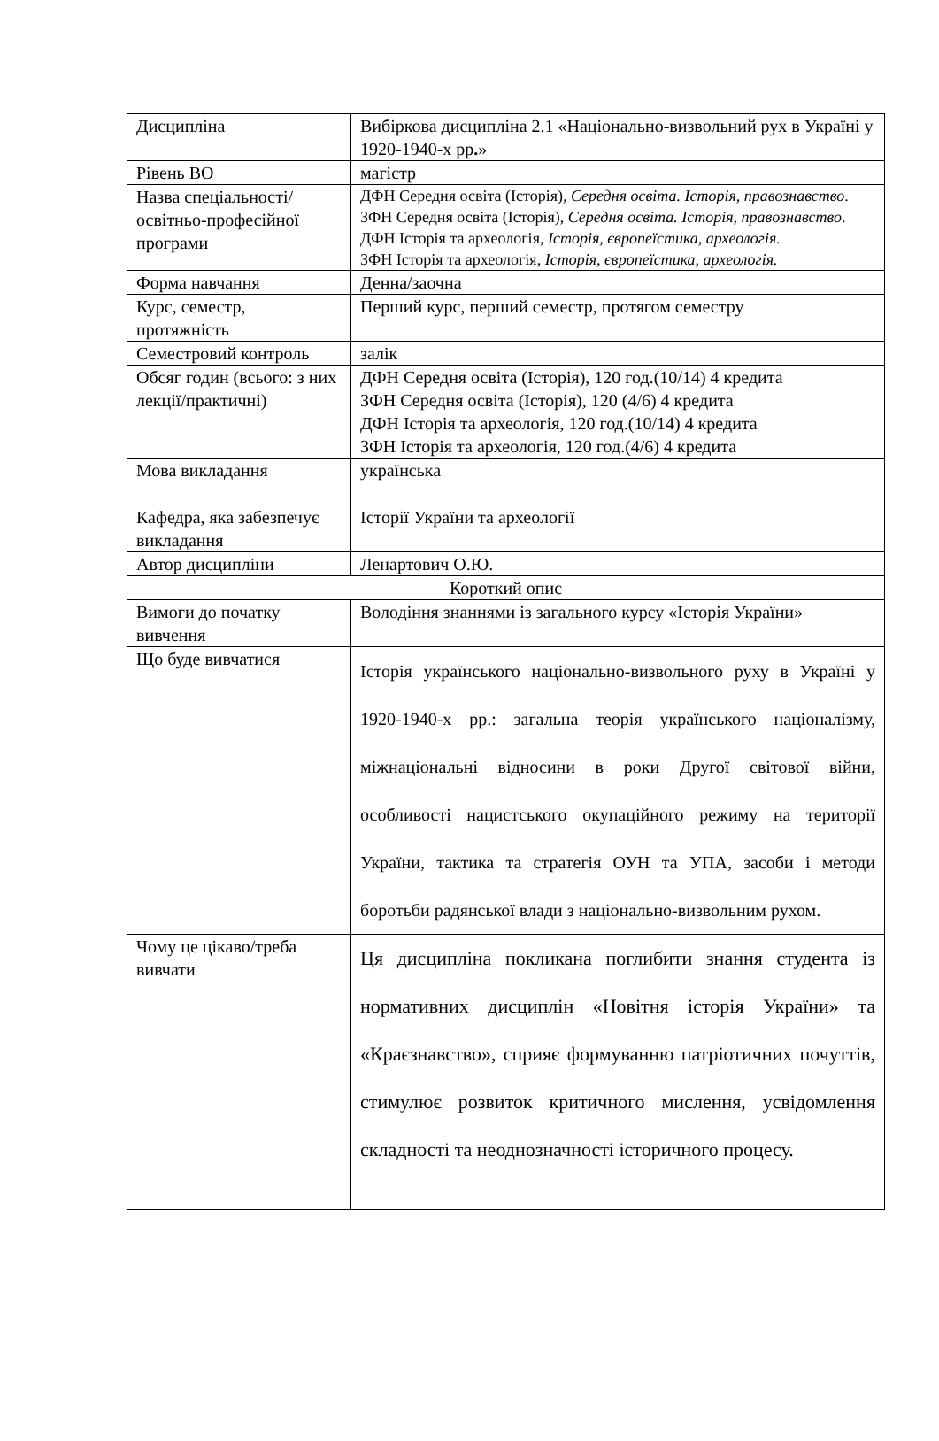| Дисципліна | Вибіркова дисципліна 2.1 «Національно-визвольний рух в Україні у 1920-1940-х рр . » |
| Рівень ВО | магістр |
| Назва спеціальності/освітньо-професійної програми | ДФН Середня освіта (Історія), Середня освіта. Історія, правознавство . ЗФН Середня освіта (Історія), Середня освіта. Історія, правознавство . ДФН Історія та археологія, Історія, європеїстика, археологія. ЗФН Історія та археологія, Історія, європеїстика, археологія. |
| Форма навчання | Денна/заочна |
| Курс, семестр, протяжність | Перший курс, перший семестр, протягом семестру |
| Семестровий контроль | залік |
| Обсяг годин (всього: з них лекції/практичні) | ДФН Середня освіта (Історія), 120 год.(10/14) 4 кредита ЗФН Середня освіта (Історія), 120 (4/6) 4 кредита ДФН Історія та археологія, 120 год.(10/14) 4 кредита ЗФН Історія та археологія, 120 год.(4/6) 4 кредита |
| Мова викладання | українська |
| Кафедра, яка забезпечує викладання | Історії України та археології |
| Автор дисципліни | Ленартович О.Ю. |
| Короткий опис | |
| Вимоги до початку вивчення | Володіння знаннями із загального курсу «Історія України» |
| Що буде вивчатися | Історія українського національно-визвольного руху в Україні у 1920-1940-х рр.: загальна теорія українського націоналізму, міжнаціональні відносини в роки Другої світової війни, особливості нацистського окупаційного режиму на території України, тактика та стратегія ОУН та УПА, засоби і методи боротьби радянської влади з національно-визвольним рухом. |
| Чому це цікаво/треба вивчати | Ця дисципліна покликана поглибити знання студента із нормативних дисциплін «Новітня історія України» та «Краєзнавство», сприяє формуванню патріотичних почуттів, стимулює розвиток критичного мислення, усвідомлення складності та неоднозначності історичного процесу. |